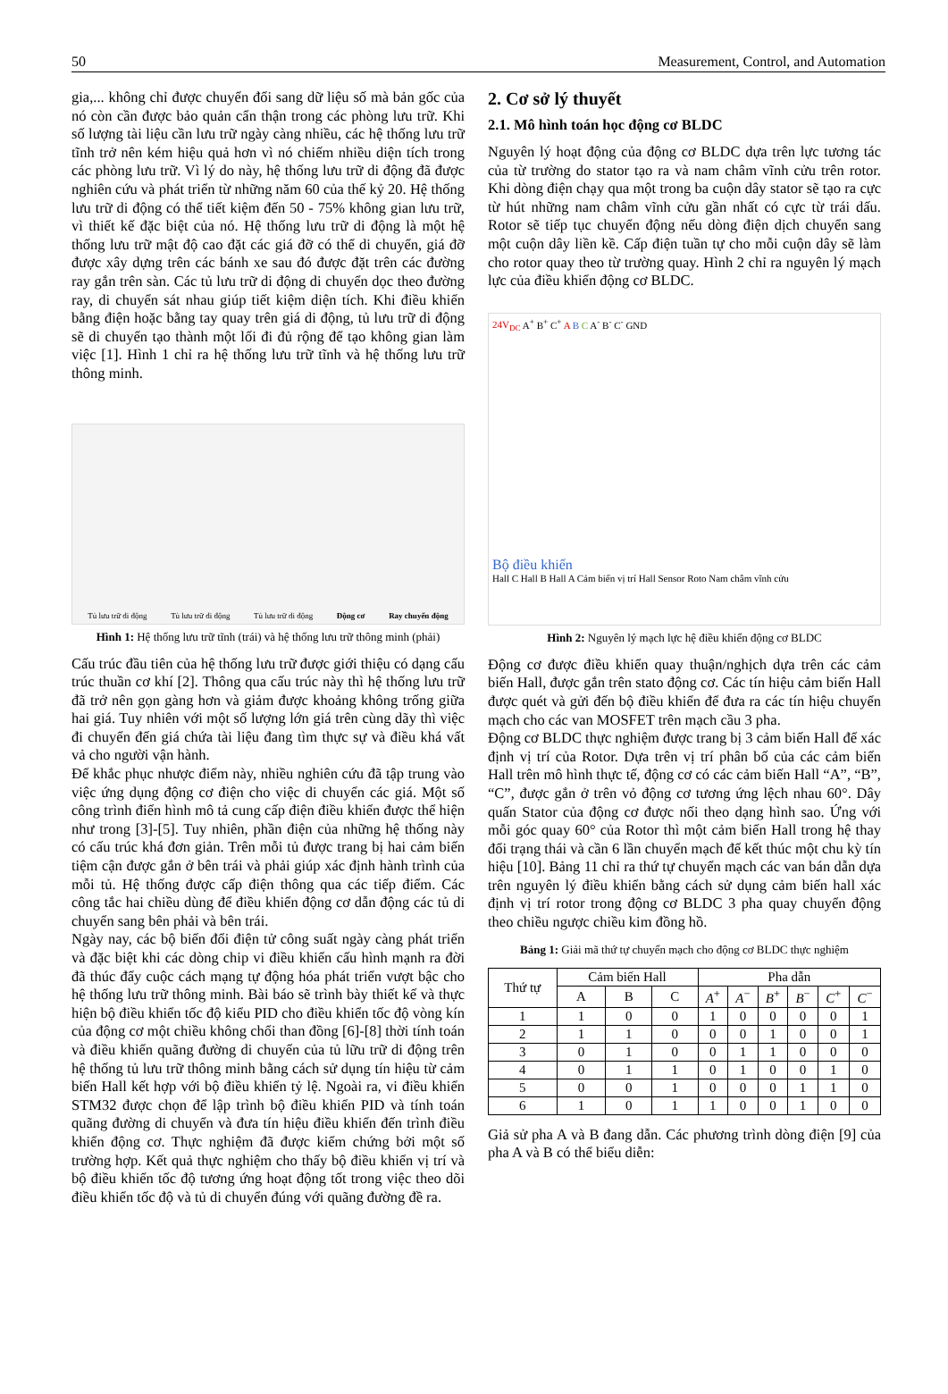50 Measurement, Control, and Automation
gia,... không chỉ được chuyển đổi sang dữ liệu số mà bản gốc của nó còn cần được bảo quản cẩn thận trong các phòng lưu trữ. Khi số lượng tài liệu cần lưu trữ ngày càng nhiều, các hệ thống lưu trữ tĩnh trở nên kém hiệu quả hơn vì nó chiếm nhiều diện tích trong các phòng lưu trữ. Vì lý do này, hệ thống lưu trữ di động đã được nghiên cứu và phát triển từ những năm 60 của thế kỷ 20. Hệ thống lưu trữ di động có thể tiết kiệm đến 50 - 75% không gian lưu trữ, vì thiết kế đặc biệt của nó. Hệ thống lưu trữ di động là một hệ thống lưu trữ mật độ cao đặt các giá đỡ có thể di chuyển, giá đỡ được xây dựng trên các bánh xe sau đó được đặt trên các đường ray gắn trên sàn. Các tủ lưu trữ di động di chuyển dọc theo đường ray, di chuyển sát nhau giúp tiết kiệm diện tích. Khi điều khiển bằng điện hoặc bằng tay quay trên giá di động, tủ lưu trữ di động sẽ di chuyển tạo thành một lối đi đủ rộng để tạo không gian làm việc [1]. Hình 1 chỉ ra hệ thống lưu trữ tĩnh và hệ thống lưu trữ thông minh.
Tủ lưu trữ di động Tủ lưu trữ di động Tủ lưu trữ di động Động cơ Ray chuyển động
Hình 1: Hệ thống lưu trữ tĩnh (trái) và hệ thống lưu trữ thông minh (phải)
Cấu trúc đầu tiên của hệ thống lưu trữ được giới thiệu có dạng cấu trúc thuần cơ khí [2]. Thông qua cấu trúc này thì hệ thống lưu trữ đã trở nên gọn gàng hơn và giảm được khoảng không trống giữa hai giá. Tuy nhiên với một số lượng lớn giá trên cùng dãy thì việc đi chuyển đến giá chứa tài liệu đang tìm thực sự và điều khá vất vả cho người vận hành.
Để khắc phục nhược điểm này, nhiều nghiên cứu đã tập trung vào việc ứng dụng động cơ điện cho việc di chuyển các giá. Một số công trình điển hình mô tả cung cấp điện điều khiển được thể hiện như trong [3]-[5]. Tuy nhiên, phần điện của những hệ thống này có cấu trúc khá đơn giản. Trên mỗi tủ được trang bị hai cảm biến tiệm cận được gắn ở bên trái và phải giúp xác định hành trình của mỗi tủ. Hệ thống được cấp điện thông qua các tiếp điểm. Các công tắc hai chiều dùng để điều khiển động cơ dẫn động các tủ di chuyển sang bên phải và bên trái.
Ngày nay, các bộ biến đổi điện tử công suất ngày càng phát triển và đặc biệt khi các dòng chip vi điều khiển cấu hình mạnh ra đời đã thúc đẩy cuộc cách mạng tự động hóa phát triển vượt bậc cho hệ thống lưu trữ thông minh. Bài báo sẽ trình bày thiết kế và thực hiện bộ điều khiển tốc độ kiểu PID cho điều khiển tốc độ vòng kín của động cơ một chiều không chổi than đồng [6]-[8] thời tính toán và điều khiển quãng đường di chuyển của tủ lữu trữ di động trên hệ thống tủ lưu trữ thông minh bằng cách sử dụng tín hiệu từ cảm biến Hall kết hợp với bộ điều khiển tỷ lệ. Ngoài ra, vi điều khiển STM32 được chọn để lập trình bộ điều khiển PID và tính toán quãng đường di chuyển và đưa tín hiệu điều khiển đến trình điều khiển động cơ. Thực nghiệm đã được kiểm chứng bởi một số trường hợp. Kết quả thực nghiệm cho thấy bộ điều khiển vị trí và bộ điều khiển tốc độ tương ứng hoạt động tốt trong việc theo dõi điều khiển tốc độ và tủ di chuyển đúng với quãng đường đề ra.
2. Cơ sở lý thuyết
2.1. Mô hình toán học động cơ BLDC
Nguyên lý hoạt động của động cơ BLDC dựa trên lực tương tác của từ trường do stator tạo ra và nam châm vĩnh cửu trên rotor. Khi dòng điện chạy qua một trong ba cuộn dây stator sẽ tạo ra cực từ hút những nam châm vĩnh cửu gần nhất có cực từ trái dấu. Rotor sẽ tiếp tục chuyển động nếu dòng điện dịch chuyển sang một cuộn dây liền kề. Cấp điện tuần tự cho mỗi cuộn dây sẽ làm cho rotor quay theo từ trường quay. Hình 2 chỉ ra nguyên lý mạch lực của điều khiển động cơ BLDC.
24V<sub>DC</sub> A<sup>+</sup> B<sup>+</sup> C<sup>+</sup> A B C A<sup>-</sup> B<sup>-</sup> C<sup>-</sup> GND
Bộ điều khiển
Hall C Hall B Hall A Cảm biến vị trí Hall Sensor Roto Nam châm vĩnh cửu
Hình 2: Nguyên lý mạch lực hệ điều khiển động cơ BLDC
Động cơ được điều khiển quay thuận/nghịch dựa trên các cảm biến Hall, được gắn trên stato động cơ. Các tín hiệu cảm biến Hall được quét và gửi đến bộ điều khiển để đưa ra các tín hiệu chuyển mạch cho các van MOSFET trên mạch cầu 3 pha.
Động cơ BLDC thực nghiệm được trang bị 3 cảm biến Hall để xác định vị trí của Rotor. Dựa trên vị trí phân bố của các cảm biến Hall trên mô hình thực tế, động cơ có các cảm biến Hall “A”, “B”, “C”, được gắn ở trên vỏ động cơ tương ứng lệch nhau 60°. Dây quấn Stator của động cơ được nối theo dạng hình sao. Ứng với mỗi góc quay 60° của Rotor thì một cảm biến Hall trong hệ thay đổi trạng thái và cần 6 lần chuyển mạch để kết thúc một chu kỳ tín hiệu [10]. Bảng 11 chỉ ra thứ tự chuyển mạch các van bán dẫn dựa trên nguyên lý điều khiển bằng cách sử dụng cảm biến hall xác định vị trí rotor trong động cơ BLDC 3 pha quay chuyển động theo chiều ngược chiều kim đồng hồ.
Bảng 1: Giải mã thứ tự chuyển mạch cho động cơ BLDC thực nghiệm
| Thứ tự | Cảm biến Hall | | | Pha dẫn | | | | | |
| --- | --- | --- | --- | --- | --- | --- | --- | --- | --- |
| | A | B | C | A<sup>+</sup> | A<sup>−</sup> | B<sup>+</sup> | B<sup>−</sup> | C<sup>+</sup> | C<sup>−</sup> |
| 1 | 1 | 0 | 0 | 1 | 0 | 0 | 0 | 0 | 1 |
| 2 | 1 | 1 | 0 | 0 | 0 | 1 | 0 | 0 | 1 |
| 3 | 0 | 1 | 0 | 0 | 1 | 1 | 0 | 0 | 0 |
| 4 | 0 | 1 | 1 | 0 | 1 | 0 | 0 | 1 | 0 |
| 5 | 0 | 0 | 1 | 0 | 0 | 0 | 1 | 1 | 0 |
| 6 | 1 | 0 | 1 | 1 | 0 | 0 | 1 | 0 | 0 |
Giả sử pha A và B đang dẫn. Các phương trình dòng điện [9] của pha A và B có thể biểu diễn: